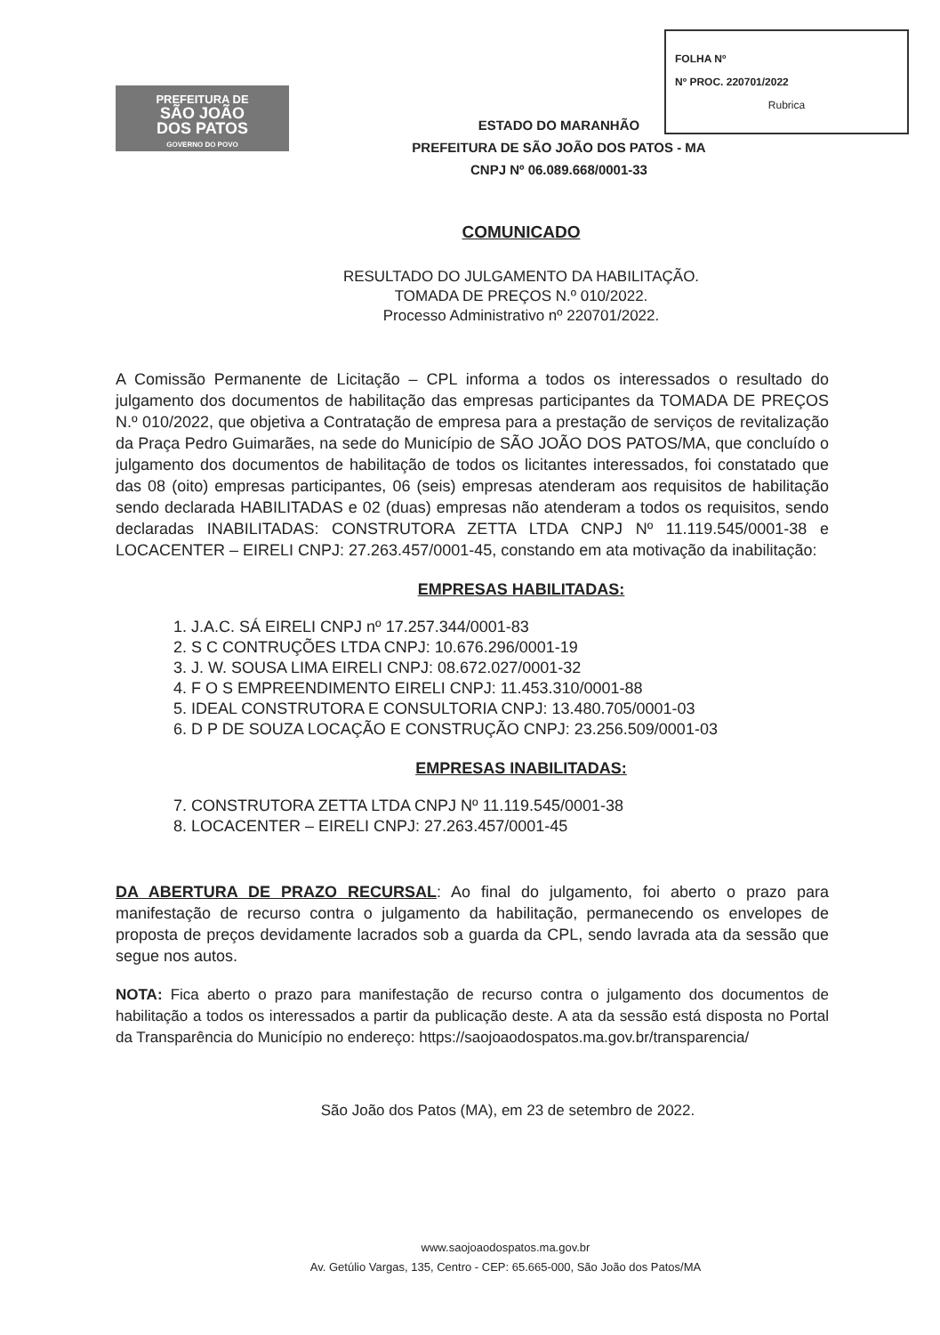PREFEITURA DE
SÃO JOÃO
DOS PATOS
GOVERNO DO POVO
ESTADO DO MARANHÃO
PREFEITURA DE SÃO JOÃO DOS PATOS - MA
CNPJ Nº 06.089.668/0001-33
FOLHA Nº
Nº PROC. 220701/2022
Rubrica
COMUNICADO
RESULTADO DO JULGAMENTO DA HABILITAÇÃO.
TOMADA DE PREÇOS N.º 010/2022.
Processo Administrativo nº 220701/2022.
A Comissão Permanente de Licitação – CPL informa a todos os interessados o resultado do julgamento dos documentos de habilitação das empresas participantes da TOMADA DE PREÇOS N.º 010/2022, que objetiva a Contratação de empresa para a prestação de serviços de revitalização da Praça Pedro Guimarães, na sede do Município de SÃO JOÃO DOS PATOS/MA, que concluído o julgamento dos documentos de habilitação de todos os licitantes interessados, foi constatado que das 08 (oito) empresas participantes, 06 (seis) empresas atenderam aos requisitos de habilitação sendo declarada HABILITADAS e 02 (duas) empresas não atenderam a todos os requisitos, sendo declaradas INABILITADAS: CONSTRUTORA ZETTA LTDA CNPJ Nº 11.119.545/0001-38 e LOCACENTER – EIRELI CNPJ: 27.263.457/0001-45, constando em ata motivação da inabilitação:
EMPRESAS HABILITADAS:
1. J.A.C. SÁ EIRELI CNPJ nº 17.257.344/0001-83
2. S C CONTRUÇÕES LTDA CNPJ: 10.676.296/0001-19
3. J. W. SOUSA LIMA EIRELI CNPJ: 08.672.027/0001-32
4. F O S EMPREENDIMENTO EIRELI CNPJ: 11.453.310/0001-88
5. IDEAL CONSTRUTORA E CONSULTORIA CNPJ: 13.480.705/0001-03
6. D P DE SOUZA LOCAÇÃO E CONSTRUÇÃO CNPJ: 23.256.509/0001-03
EMPRESAS INABILITADAS:
7. CONSTRUTORA ZETTA LTDA CNPJ Nº 11.119.545/0001-38
8. LOCACENTER – EIRELI CNPJ: 27.263.457/0001-45
DA ABERTURA DE PRAZO RECURSAL: Ao final do julgamento, foi aberto o prazo para manifestação de recurso contra o julgamento da habilitação, permanecendo os envelopes de proposta de preços devidamente lacrados sob a guarda da CPL, sendo lavrada ata da sessão que segue nos autos.
NOTA: Fica aberto o prazo para manifestação de recurso contra o julgamento dos documentos de habilitação a todos os interessados a partir da publicação deste. A ata da sessão está disposta no Portal da Transparência do Município no endereço: https://saojoaodospatos.ma.gov.br/transparencia/
São João dos Patos (MA), em 23 de setembro de 2022.
www.saojoaodospatos.ma.gov.br
Av. Getúlio Vargas, 135, Centro - CEP: 65.665-000, São João dos Patos/MA